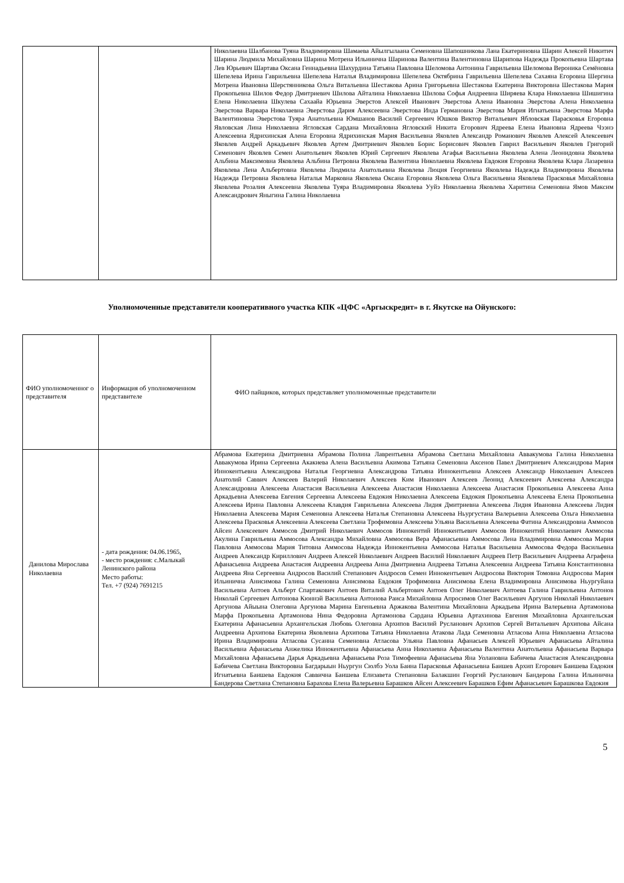| | | Николаевна Шалбанова Туяна Владимировна Шамаева Айылгылаана Семеновна Шапошникова Лана Екатериновна Шарин Алексей Никитич Шарина Людмила Михайловна Шарина Мотрена Ильинична Шаринова Валентина Валентиновна Шарипова Надежда Прокопьевна Шартава Лев Юрьевич Шартава Оксана Геннадьевна Шахурдина Татьяна Павловна Шеломова Антонина Гаврильевна Шеломова Вероника Семёновна Шепелева Ирина Гаврильевна Шепелева Наталья Владимировна Шепелева Октябрина Гаврильевна Шепелева Сахаяна Егоровна Шергина Мотрена Ивановна Шерстянникова Ольга Витальевна Шестакова Арина Григорьевна Шестакова Екатерина Викторовна Шестакова Мария Прокопьевна Шилов Федор Дмитриевич Шилова Айталина Николаевна Шилова Софья Андреевна Ширяева Клара Николаевна Шишигина Елена Николаевна Шкулева Сахаайа Юрьевна Эверстов Алексей Иванович Эверстова Алена Ивановна Эверстова Алена Николаевна Эверстова Варвара Николаевна Эверстова Дария Алексеевна Эверстова Инда Германовна Эверстова Мария Игнатьевна Эверстова Марфа Валентиновна Эверстова Туяра Анатольевна Юмшанов Василий Сергеевич Юшков Виктор Витальевич Ябловская Парасковья Егоровна Явловская Лина Николаевна Ягловская Сардана Михайловна Ягловский Никита Егорович Ядреева Елена Ивановна Ядреева Чээнэ Алексеевна Ядрихинская Алена Егоровна Ядрихинская Мария Васильевна Яковлев Александр Романович Яковлев Алексей Алексеевич Яковлев Андрей Аркадьевич Яковлев Артем Дмитриевич Яковлев Борис Борисович Яковлев Гаврил Васильевич Яковлев Григорий Семенович Яковлев Семен Анатольевич Яковлев Юрий Сергеевич Яковлева Агафья Васильевна Яковлева Алена Леонидовна Яковлева Альбина Максимовна Яковлева Альбина Петровна Яковлева Валентина Николаевна Яковлева Евдокия Егоровна Яковлева Клара Лазаревна Яковлева Лена Альбертовна Яковлева Людмила Анатольевна Яковлева Люция Георгиевна Яковлева Надежда Владимировна Яковлева Надежда Петровна Яковлева Наталья Марковна Яковлева Оксана Егоровна Яковлева Ольга Васильевна Яковлева Прасковья Михайловна Яковлева Розалия Алексеевна Яковлева Туяра Владимировна Яковлева Ууйэ Николаевна Яковлева Харитина Семеновна Ямов Максим Александрович Яныгина Галина Николаевна |
Уполномоченные представители кооперативного участка КПК «ЦФС «Аргыскредит» в г. Якутске на Ойунского:
| ФИО уполномоченног о представителя | Информация об уполномоченном представителе | ФИО пайщиков, которых представляет уполномоченные представители |
| Данилова Мирослава Николаевна | - дата рождения: 04.06.1965, - место рождения: с.Малыкай Ленинского района Место работы: Тел. +7 (924) 7691215 | Абрамова Екатерина Дмитриевна Абрамова Полина Лаврентьевна Абрамова Светлана Михайловна Аввакумова Галина Николаевна Аввакумова Ирина Сергеевна Акакиева Алена Васильевна Акимова Татьяна Семеновна Аксенов Павел Дмитриевич Александрова Мария Иннокентьевна Александрова Наталья Георгиевна Александрова Татьяна Иннокентьевна Алексеев Александр Николаевич Алексеев Анатолий Саввич Алексеев Валерий Николаевич Алексеев Ким Иванович Алексеев Леонид Алексеевич Алексеева Александра Александровна Алексеева Анастасия Васильевна Алексеева Анастасия Николаевна Алексеева Анастасия Прокопьевна Алексеева Анна Аркадьевна Алексеева Евгения Сергеевна Алексеева Евдокия Николаевна Алексеева Евдокия Прокопьевна Алексеева Елена Прокопьевна Алексеева Ирина Павловна Алексеева Клавдия Гаврильевна Алексеева Лидия Дмитриевна Алексеева Лидия Ивановна Алексеева Лидия Николаевна Алексеева Мария Семеновна Алексеева Наталья Степановна Алексеева Ньургустана Валерьевна Алексеева Ольга Николаевна Алексеева Прасковья Алексеевна Алексеева Светлана Трофимовна Алексеева Ульяна Васильевна Алексеева Фатина Александровна Аммосов Айсен Алексеевич Аммосов Дмитрий Николаевич Аммосов Иннокентий Иннокентьевич Аммосов Иннокентий Николаевич Аммосова Акулина Гаврильевна Аммосова Александра Михайловна Аммосова Вера Афанасьевна Аммосова Лена Владимировна Аммосова Мария Павловна Аммосова Мария Титовна Аммосова Надежда Иннокентьевна Аммосова Наталья Васильевна Аммосова Федора Васильевна Андреев Александр Кириллович Андреев Алексей Николаевич Андреев Василий Николаевич Андреев Петр Васильевич Андреева Аграфена Афанасьевна Андреева Анастасия Андреевна Андреева Анна Дмитриевна Андреева Татьяна Алексеевна Андреева Татьяна Константиновна Андреева Яна Сергеевна Андросов Василий Степанович Андросов Семен Иннокентьевич Андросова Виктория Томовна Андросова Мария Ильинична Анисимова Галина Семеновна Анисимова Евдокия Трофимовна Анисимова Елена Владимировна Анисимова Ньургуйана Васильевна Антоев Альберт Спартакович Антоев Виталий Альбертович Антоев Олег Николаевич Антоева Галина Гаврильевна Антонов Николай Сергеевич Антонова Кюннэй Васильевна Антонова Раиса Михайловна Апросимов Олег Васильевич Аргунов Николай Николаевич Аргунова Айыына Олеговна Аргунова Марина Евгеньевна Аржакова Валентина Михайловна Аркадьева Ирина Валерьевна Артамонова Марфа Прокопьевна Артамонова Нина Федоровна Артамонова Сардана Юрьевна Артахинова Евгения Михайловна Архангельская Екатерина Афанасьевна Архангельская Любовь Олеговна Архипов Василий Русланович Архипов Сергей Витальевич Архипова Айсана Андреевна Архипова Екатерина Яковлевна Архипова Татьяна Николаевна Атакова Лада Семеновна Атласова Анна Николаевна Атласова Ирина Владимировна Атласова Сусанна Семеновна Атласова Ульяна Павловна Афанасьев Алексей Юрьевич Афанасьева Айталина Васильевна Афанасьева Анжелика Иннокентьевна Афанасьева Анна Николаевна Афанасьева Валентина Анатольевна Афанасьева Варвара Михайловна Афанасьева Дарья Аркадьевна Афанасьева Роза Тимофеевна Афанасьева Яна Уолановна Бабичева Анастасия Александровна Бабичева Светлана Викторовна Багдарыын Ньургун Сюлбэ Уола Баина Парасковья Афанасьевна Баишев Архип Егорович Баишева Евдокия Игнатьевна Баишева Евдокия Саввична Баишева Елизавета Степановна Балакшин Георгий Русланович Бандерова Галина Ильинична Бандерова Светлана Степановна Барахова Елена Валерьевна Барашков Айсен Алексеевич Барашков Ефим Афанасьевич Барашкова Евдокия |
5